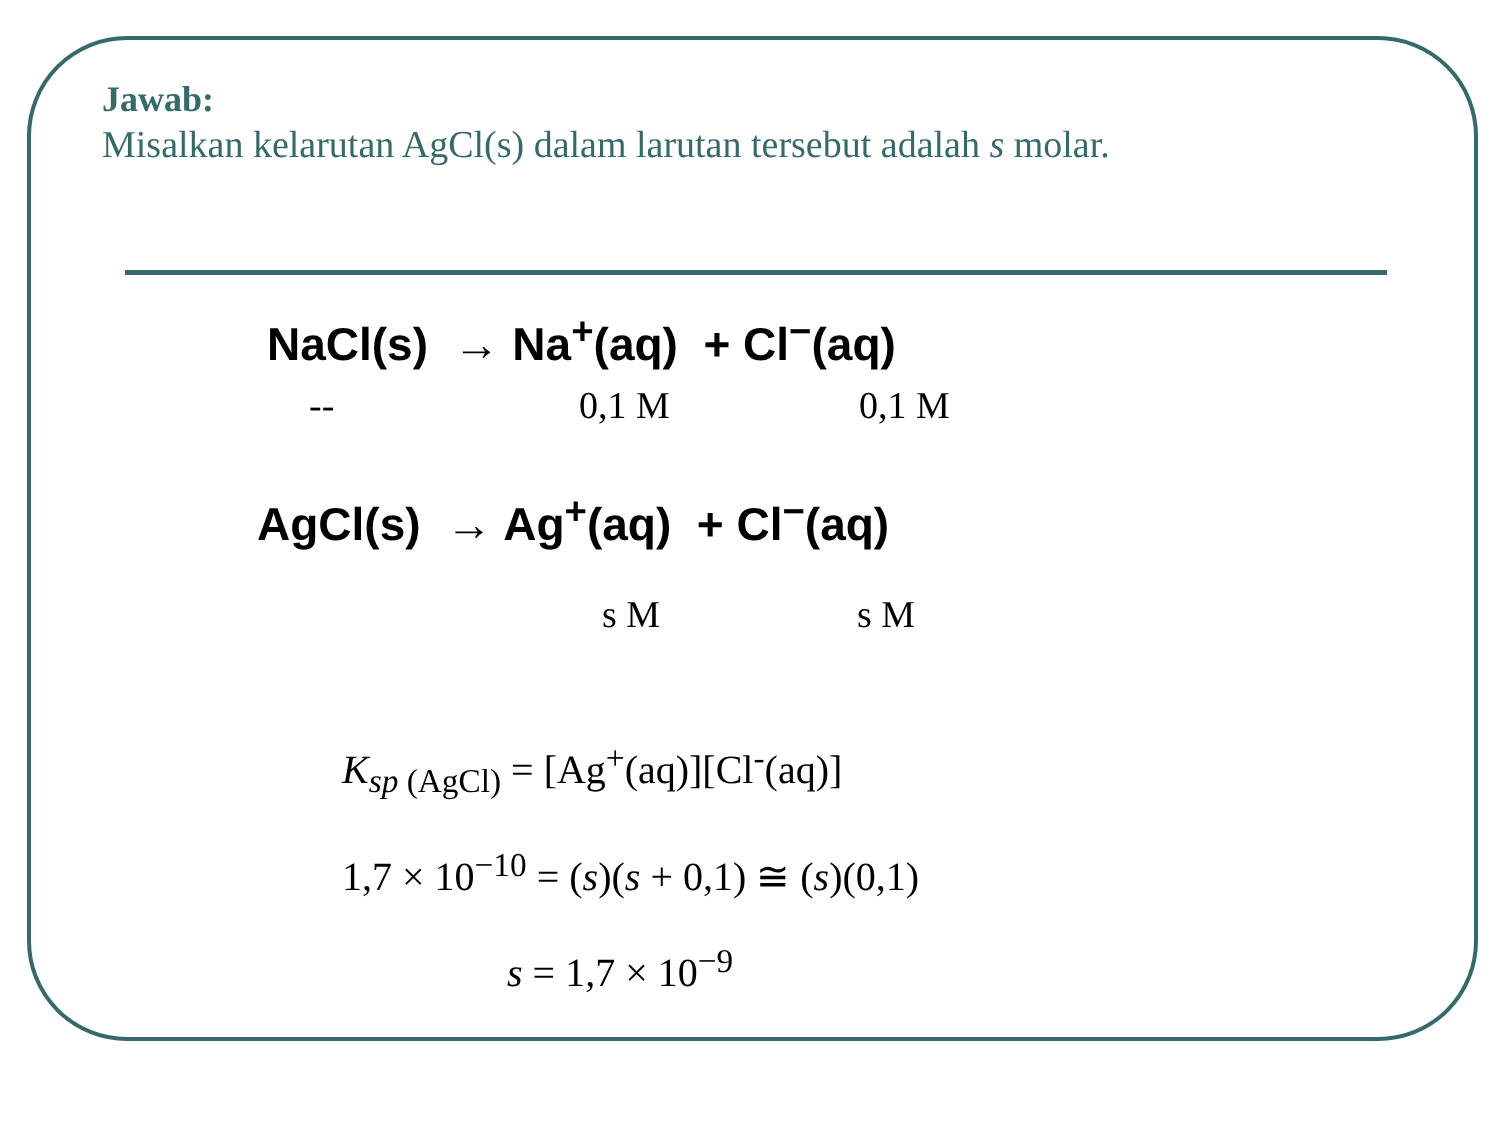Jawab:
Misalkan kelarutan AgCl(s) dalam larutan tersebut adalah s molar.
NaCl(s) → Na<sup>+</sup>(aq) + Cl<sup>−</sup>(aq)
-- 0,1 M 0,1 M
AgCl(s) → Ag<sup>+</sup>(aq) + Cl<sup>−</sup>(aq)
s M s M
K<sub>sp (AgCl)</sub> = [Ag<sup>+</sup>(aq)][Cl<sup>-</sup>(aq)]
1,7 × 10<sup>−10</sup> = (s)(s + 0,1) ≅ (s)(0,1)
s = 1,7 × 10<sup>−9</sup>